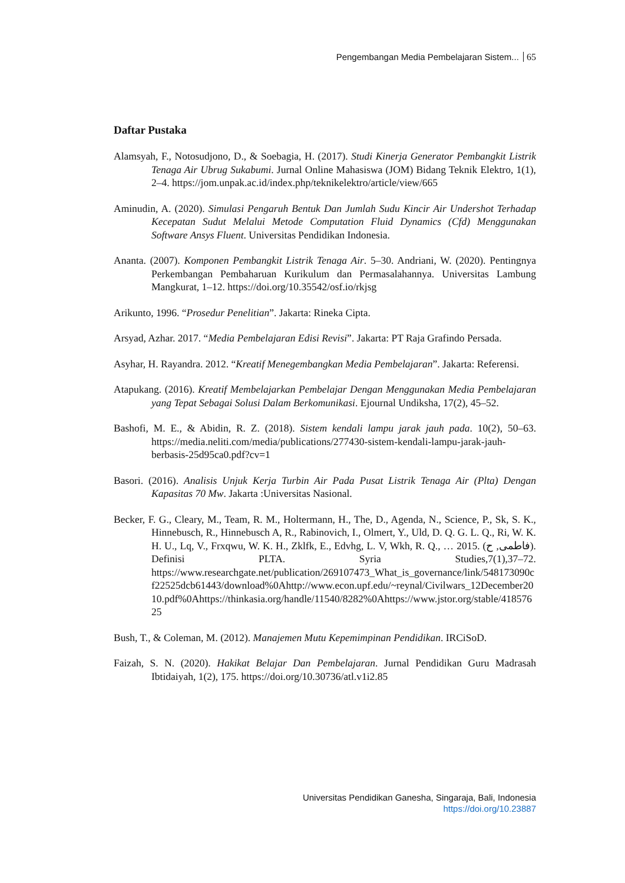Pengembangan Media Pembelajaran Sistem... 65
Daftar Pustaka
Alamsyah, F., Notosudjono, D., & Soebagia, H. (2017). Studi Kinerja Generator Pembangkit Listrik Tenaga Air Ubrug Sukabumi. Jurnal Online Mahasiswa (JOM) Bidang Teknik Elektro, 1(1), 2–4. https://jom.unpak.ac.id/index.php/teknikelektro/article/view/665
Aminudin, A. (2020). Simulasi Pengaruh Bentuk Dan Jumlah Sudu Kincir Air Undershot Terhadap Kecepatan Sudut Melalui Metode Computation Fluid Dynamics (Cfd) Menggunakan Software Ansys Fluent. Universitas Pendidikan Indonesia.
Ananta. (2007). Komponen Pembangkit Listrik Tenaga Air. 5–30. Andriani, W. (2020). Pentingnya Perkembangan Pembaharuan Kurikulum dan Permasalahannya. Universitas Lambung Mangkurat, 1–12. https://doi.org/10.35542/osf.io/rkjsg
Arikunto, 1996. “Prosedur Penelitian”. Jakarta: Rineka Cipta.
Arsyad, Azhar. 2017. “Media Pembelajaran Edisi Revisi”. Jakarta: PT Raja Grafindo Persada.
Asyhar, H. Rayandra. 2012. “Kreatif Menegembangkan Media Pembelajaran”. Jakarta: Referensi.
Atapukang. (2016). Kreatif Membelajarkan Pembelajar Dengan Menggunakan Media Pembelajaran yang Tepat Sebagai Solusi Dalam Berkomunikasi. Ejournal Undiksha, 17(2), 45–52.
Bashofi, M. E., & Abidin, R. Z. (2018). Sistem kendali lampu jarak jauh pada. 10(2), 50–63. https://media.neliti.com/media/publications/277430-sistem-kendali-lampu-jarak-jauh-berbasis-25d95ca0.pdf?cv=1
Basori. (2016). Analisis Unjuk Kerja Turbin Air Pada Pusat Listrik Tenaga Air (Plta) Dengan Kapasitas 70 Mw. Jakarta :Universitas Nasional.
Becker, F. G., Cleary, M., Team, R. M., Holtermann, H., The, D., Agenda, N., Science, P., Sk, S. K., Hinnebusch, R., Hinnebusch A, R., Rabinovich, I., Olmert, Y., Uld, D. Q. G. L. Q., Ri, W. K. H. U., Lq, V., Frxqwu, W. K. H., Zklfk, E., Edvhg, L. V, Wkh, R. Q., … 2015. (فاطمی, ح). Definisi PLTA. Syria Studies,7(1),37–72. https://www.researchgate.net/publication/269107473_What_is_governance/link/548173090cf22525dcb61443/download%0Ahttp://www.econ.upf.edu/~reynal/Civilwars_12December2010.pdf%0Ahttps://thinkasia.org/handle/11540/8282%0Ahttps://www.jstor.org/stable/41857625
Bush, T., & Coleman, M. (2012). Manajemen Mutu Kepemimpinan Pendidikan. IRCiSoD.
Faizah, S. N. (2020). Hakikat Belajar Dan Pembelajaran. Jurnal Pendidikan Guru Madrasah Ibtidaiyah, 1(2), 175. https://doi.org/10.30736/atl.v1i2.85
Universitas Pendidikan Ganesha, Singaraja, Bali, Indonesia
https://doi.org/10.23887